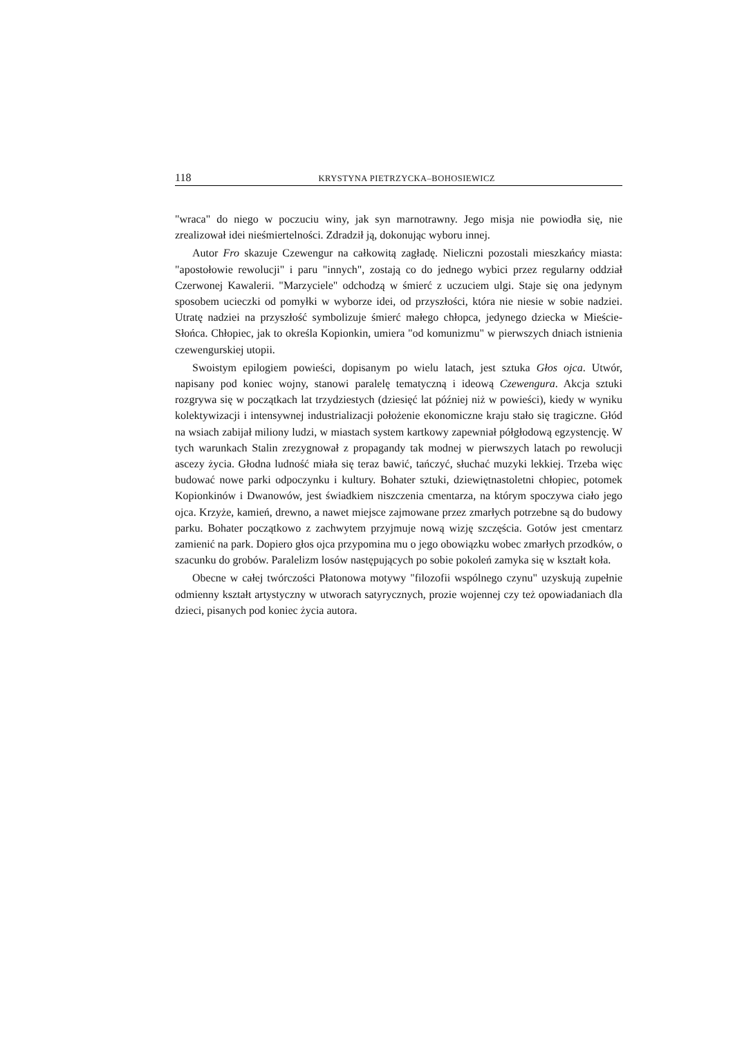118 KRYSTYNA PIETRZYCKA–BOHOSIEWICZ
"wraca" do niego w poczuciu winy, jak syn marnotrawny. Jego misja nie powiodła się, nie zrealizował idei nieśmiertelności. Zdradził ją, dokonując wyboru innej.
Autor Fro skazuje Czewengur na całkowitą zagładę. Nieliczni pozostali mieszkańcy miasta: "apostołowie rewolucji" i paru "innych", zostają co do jednego wybici przez regularny oddział Czerwonej Kawalerii. "Marzyciele" odchodzą w śmierć z uczuciem ulgi. Staje się ona jedynym sposobem ucieczki od pomyłki w wyborze idei, od przyszłości, która nie niesie w sobie nadziei. Utratę nadziei na przyszłość symbolizuje śmierć małego chłopca, jedynego dziecka w Mieście-Słońca. Chłopiec, jak to określa Kopionkin, umiera "od komunizmu" w pierwszych dniach istnienia czewengurskiej utopii.
Swoistym epilogiem powieści, dopisanym po wielu latach, jest sztuka Głos ojca. Utwór, napisany pod koniec wojny, stanowi paralelę tematyczną i ideową Czewengura. Akcja sztuki rozgrywa się w początkach lat trzydziestych (dziesięć lat później niż w powieści), kiedy w wyniku kolektywizacji i intensywnej industrializacji położenie ekonomiczne kraju stało się tragiczne. Głód na wsiach zabijał miliony ludzi, w miastach system kartkowy zapewniał półgłodową egzystencję. W tych warunkach Stalin zrezygnował z propagandy tak modnej w pierwszych latach po rewolucji ascezy życia. Głodna ludność miała się teraz bawić, tańczyć, słuchać muzyki lekkiej. Trzeba więc budować nowe parki odpoczynku i kultury. Bohater sztuki, dziewiętnastoletni chłopiec, potomek Kopionkinów i Dwanowów, jest świadkiem niszczenia cmentarza, na którym spoczywa ciało jego ojca. Krzyże, kamień, drewno, a nawet miejsce zajmowane przez zmarłych potrzebne są do budowy parku. Bohater początkowo z zachwytem przyjmuje nową wizję szczęścia. Gotów jest cmentarz zamienić na park. Dopiero głos ojca przypomina mu o jego obowiązku wobec zmarłych przodków, o szacunku do grobów. Paralelizm losów następujących po sobie pokoleń zamyka się w kształt koła.
Obecne w całej twórczości Płatonowa motywy "filozofii wspólnego czynu" uzyskują zupełnie odmienny kształt artystyczny w utworach satyrycznych, prozie wojennej czy też opowiadaniach dla dzieci, pisanych pod koniec życia autora.